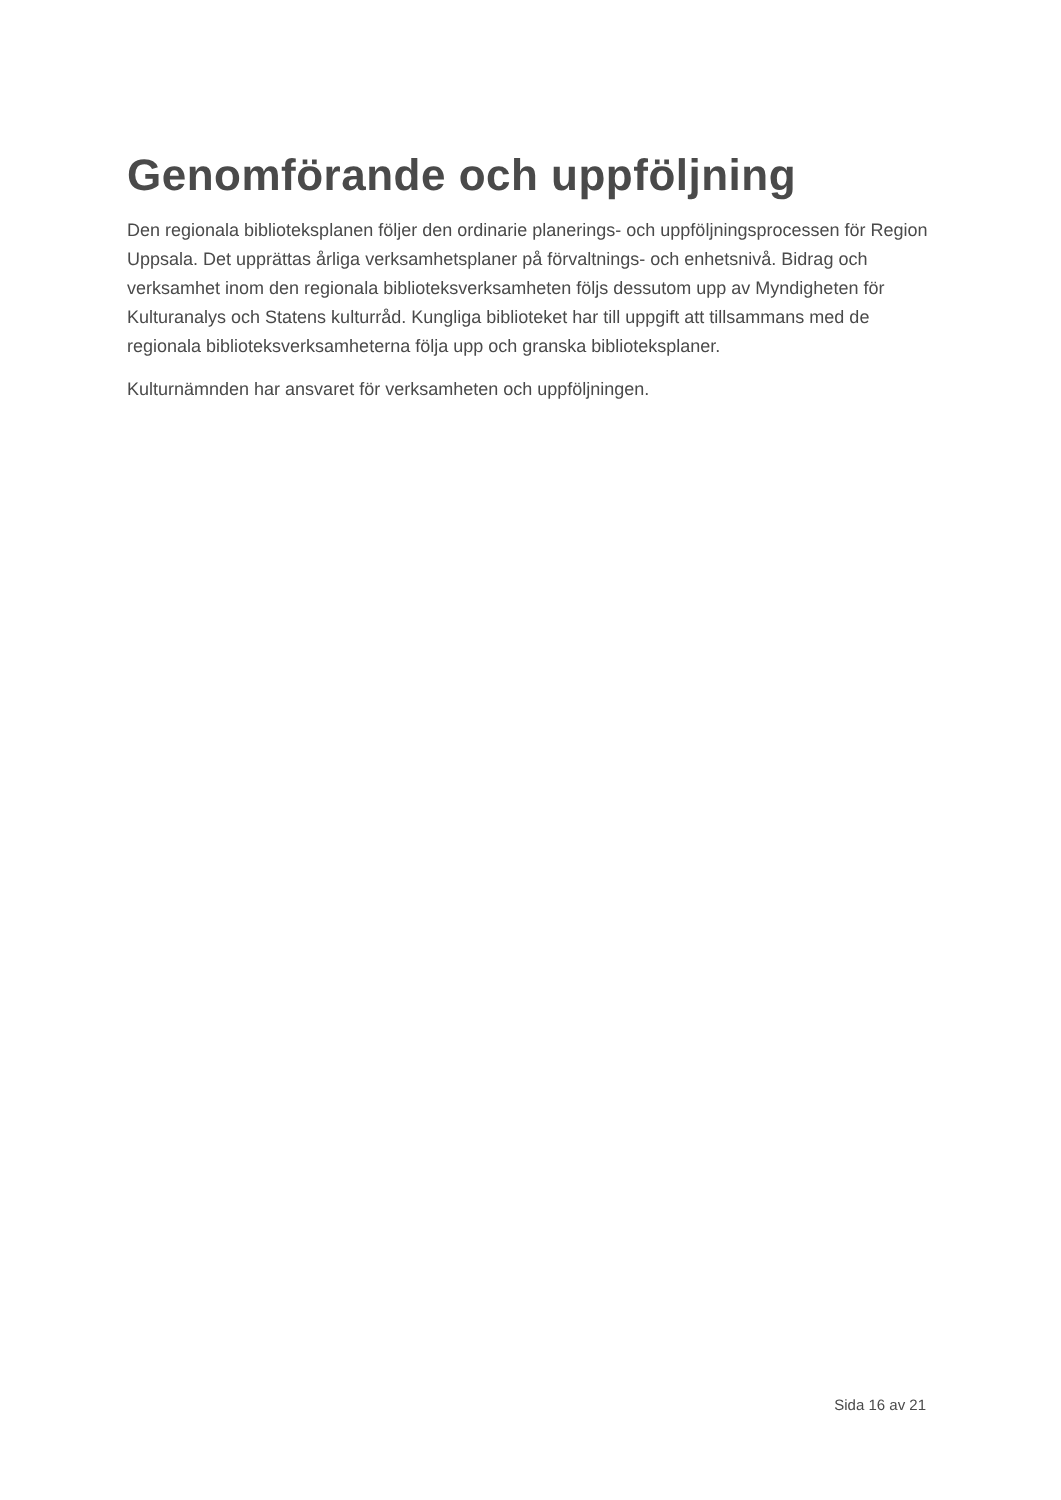Genomförande och uppföljning
Den regionala biblioteksplanen följer den ordinarie planerings- och uppföljningsprocessen för Region Uppsala. Det upprättas årliga verksamhetsplaner på förvaltnings- och enhetsnivå. Bidrag och verksamhet inom den regionala biblioteksverksamheten följs dessutom upp av Myndigheten för Kulturanalys och Statens kulturråd. Kungliga biblioteket har till uppgift att tillsammans med de regionala biblioteksverksamheterna följa upp och granska biblioteksplaner.
Kulturnämnden har ansvaret för verksamheten och uppföljningen.
Sida 16 av 21